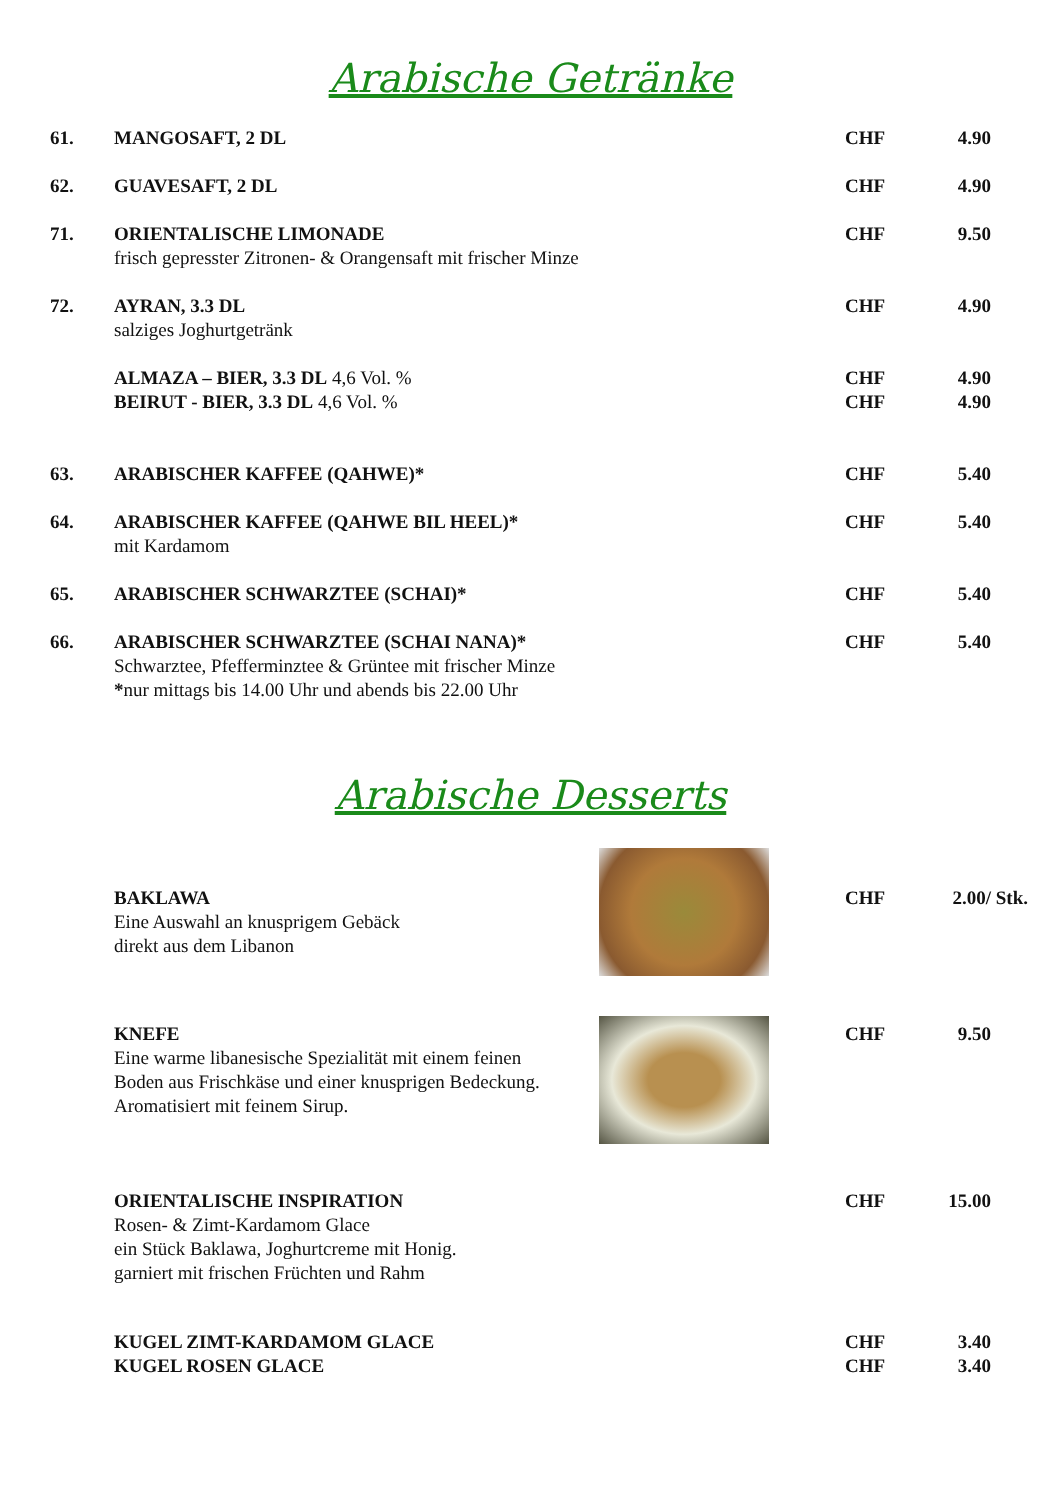Arabische Getränke
61. MANGOSAFT, 2 DL CHF 4.90
62. GUAVESAFT, 2 DL CHF 4.90
71. ORIENTALISCHE LIMONADE
frisch gepresster Zitronen- & Orangensaft mit frischer Minze
CHF 9.50
72. AYRAN, 3.3 DL
salziges Joghurtgetränk
CHF 4.90
ALMAZA – BIER, 3.3 DL 4,6 Vol. %
CHF 4.90
BEIRUT - BIER, 3.3 DL 4,6 Vol. %
CHF 4.90
63. ARABISCHER KAFFEE (QAHWE)* CHF 5.40
64. ARABISCHER KAFFEE (QAHWE BIL HEEL)*
mit Kardamom
CHF 5.40
65. ARABISCHER SCHWARZTEE (SCHAI)* CHF 5.40
66. ARABISCHER SCHWARZTEE (SCHAI NANA)*
Schwarztee, Pfefferminztee & Grüntee mit frischer Minze
*nur mittags bis 14.00 Uhr und abends bis 22.00 Uhr
CHF 5.40
Arabische Desserts
BAKLAWA
Eine Auswahl an knusprigem Gebäck
direkt aus dem Libanon
CHF 2.00/ Stk.
KNEFE
Eine warme libanesische Spezialität mit einem feinen
Boden aus Frischkäse und einer knusprigen Bedeckung.
Aromatisiert mit feinem Sirup.
CHF 9.50
ORIENTALISCHE INSPIRATION
Rosen- & Zimt-Kardamom Glace
ein Stück Baklawa, Joghurtcreme mit Honig.
garniert mit frischen Früchten und Rahm
CHF 15.00
KUGEL ZIMT-KARDAMOM GLACE CHF 3.40
KUGEL ROSEN GLACE CHF 3.40